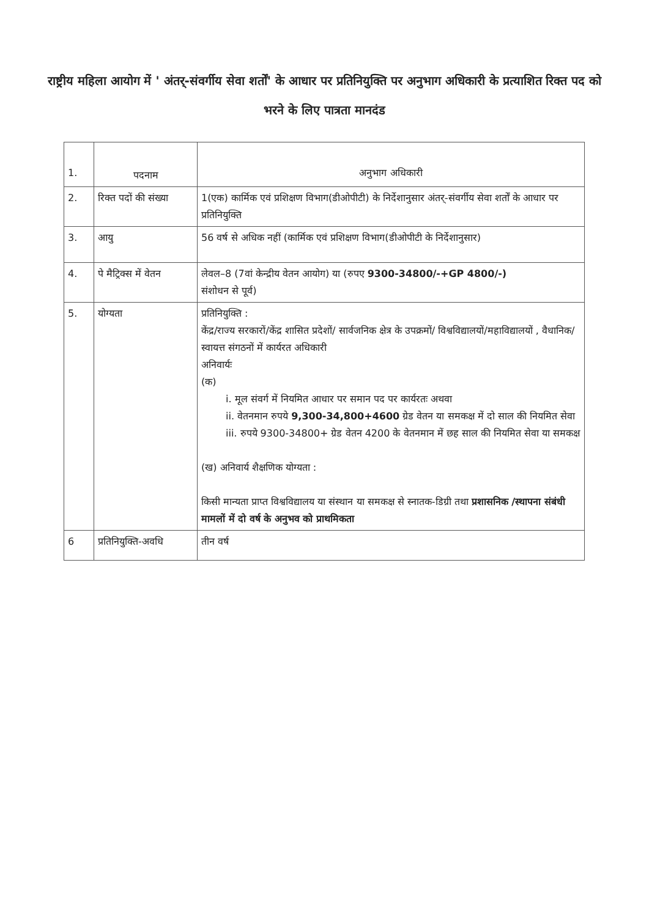राष्ट्रीय महिला आयोग में ' अंतर्-संवर्गीय सेवा शर्तों' के आधार पर प्रतिनियुक्ति पर अनुभाग अधिकारी के प्रत्याशित रिक्त पद को भरने के लिए पात्रता मानदंड
| 1. | पदनाम | अनुभाग अधिकारी |
| 2. | रिक्त पदों की संख्या | 1(एक) कार्मिक एवं प्रशिक्षण विभाग(डीओपीटी) के निर्देशानुसार अंतर्-संवर्गीय सेवा शर्तों के आधार पर प्रतिनियुक्ति |
| 3. | आयु | 56 वर्ष से अधिक नहीं (कार्मिक एवं प्रशिक्षण विभाग(डीओपीटी के निर्देशानुसार) |
| 4. | पे मैट्रिक्स में वेतन | लेवल–8 (7वां केन्द्रीय वेतन आयोग) या (रुपए 9300-34800/-+GP 4800/-) संशोधन से पूर्व) |
| 5. | योग्यता | प्रतिनियुक्ति : केंद्र/राज्य सरकारों/केंद्र शासित प्रदेशों/ सार्वजनिक क्षेत्र के उपक्रमों/ विश्वविद्यालयों/महाविद्यालयों , वैधानिक/स्वायत्त संगठनों में कार्यरत अधिकारी अनिवार्यः (क) i. मूल संवर्ग में नियमित आधार पर समान पद पर कार्यरतः अथवा ii. वेतनमान रुपये 9,300-34,800+4600 ग्रेड वेतन या समकक्ष में दो साल की नियमित सेवा iii. रुपये 9300-34800+ ग्रेड वेतन 4200 के वेतनमान में छह साल की नियमित सेवा या समकक्ष (ख) अनिवार्य शैक्षणिक योग्यता : किसी मान्यता प्राप्त विश्वविद्यालय या संस्थान या समकक्ष से स्नातक-डिग्री तथा प्रशासनिक /स्थापना संबंधी मामलों में दो वर्ष के अनुभव को प्राथमिकता |
| 6 | प्रतिनियुक्ति-अवधि | तीन वर्ष |